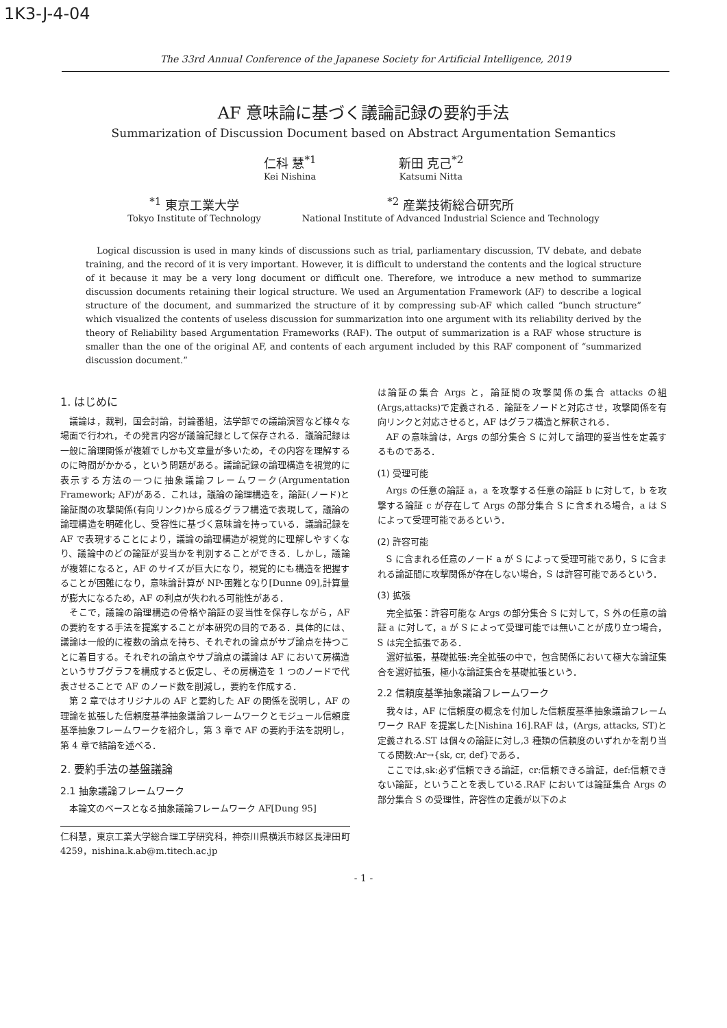1K3-J-4-04
The 33rd Annual Conference of the Japanese Society for Artificial Intelligence, 2019
AF 意味論に基づく議論記録の要約手法
Summarization of Discussion Document based on Abstract Argumentation Semantics
仁科 慧<sup>*1</sup>
Kei Nishina
新田 克己<sup>*2</sup>
Katsumi Nitta
<sup>*1</sup> 東京工業大学
Tokyo Institute of Technology
<sup>*2</sup> 産業技術総合研究所
National Institute of Advanced Industrial Science and Technology
Logical discussion is used in many kinds of discussions such as trial, parliamentary discussion, TV debate, and debate training, and the record of it is very important. However, it is difficult to understand the contents and the logical structure of it because it may be a very long document or difficult one. Therefore, we introduce a new method to summarize discussion documents retaining their logical structure. We used an Argumentation Framework (AF) to describe a logical structure of the document, and summarized the structure of it by compressing sub-AF which called “bunch structure” which visualized the contents of useless discussion for summarization into one argument with its reliability derived by the theory of Reliability based Argumentation Frameworks (RAF). The output of summarization is a RAF whose structure is smaller than the one of the original AF, and contents of each argument included by this RAF component of “summarized discussion document.”
1. はじめに
議論は，裁判，国会討論，討論番組，法学部での議論演習など様々な場面で行われ，その発言内容が議論記録として保存される．議論記録は一般に論理関係が複雑でしかも文章量が多いため，その内容を理解するのに時間がかかる，という問題がある。議論記録の論理構造を視覚的に表示する方法の一つに抽象議論フレームワーク(Argumentation Framework; AF)がある．これは，議論の論理構造を，論証(ノード)と論証間の攻撃関係(有向リンク)から成るグラフ構造で表現して，議論の論理構造を明確化し、受容性に基づく意味論を持っている．議論記録を AF で表現することにより，議論の論理構造が視覚的に理解しやすくなり、議論中のどの論証が妥当かを判別することができる．しかし，議論が複雑になると，AF のサイズが巨大になり，視覚的にも構造を把握することが困難になり，意味論計算が NP-困難となり[Dunne 09],計算量が膨大になるため，AF の利点が失われる可能性がある．
そこで，議論の論理構造の骨格や論証の妥当性を保存しながら，AF の要約をする手法を提案することが本研究の目的である．具体的には、議論は一般的に複数の論点を持ち、それぞれの論点がサブ論点を持つことに着目する。それぞれの論点やサブ論点の議論は AF において房構造というサブグラフを構成すると仮定し、その房構造を 1 つのノードで代表させることで AF のノード数を削減し，要約を作成する．
第 2 章ではオリジナルの AF と要約した AF の関係を説明し，AF の理論を拡張した信頼度基準抽象議論フレームワークとモジュール信頼度基準抽象フレームワークを紹介し，第 3 章で AF の要約手法を説明し，第 4 章で結論を述べる．
2. 要約手法の基盤議論
2.1 抽象議論フレームワーク
本論文のベースとなる抽象議論フレームワーク AF[Dung 95]
仁科慧，東京工業大学総合理工学研究科，神奈川県横浜市緑区長津田町 4259，nishina.k.ab@m.titech.ac.jp
は論証の集合 Args と，論証間の攻撃関係の集合 attacks の組(Args,attacks)で定義される．論証をノードと対応させ，攻撃関係を有向リンクと対応させると，AF はグラフ構造と解釈される．
AF の意味論は，Args の部分集合 S に対して論理的妥当性を定義するものである．
(1) 受理可能
Args の任意の論証 a，a を攻撃する任意の論証 b に対して，b を攻撃する論証 c が存在して Args の部分集合 S に含まれる場合，a は S によって受理可能であるという．
(2) 許容可能
S に含まれる任意のノード a が S によって受理可能であり，S に含まれる論証間に攻撃関係が存在しない場合，S は許容可能であるという．
(3) 拡張
完全拡張：許容可能な Args の部分集合 S に対して，S 外の任意の論証 a に対して，a が S によって受理可能では無いことが成り立つ場合，S は完全拡張である．
選好拡張，基礎拡張:完全拡張の中で，包含関係において極大な論証集合を選好拡張，極小な論証集合を基礎拡張という．
2.2 信頼度基準抽象議論フレームワーク
我々は，AF に信頼度の概念を付加した信頼度基準抽象議論フレームワーク RAF を提案した[Nishina 16].RAF は，(Args, attacks, ST)と定義される.ST は個々の論証に対し,3 種類の信頼度のいずれかを割り当てる関数:Ar→{sk, cr, def}である．
ここでは,sk:必ず信頼できる論証，cr:信頼できる論証，def:信頼できない論証，ということを表している.RAF においては論証集合 Args の部分集合 S の受理性，許容性の定義が以下のよ
- 1 -